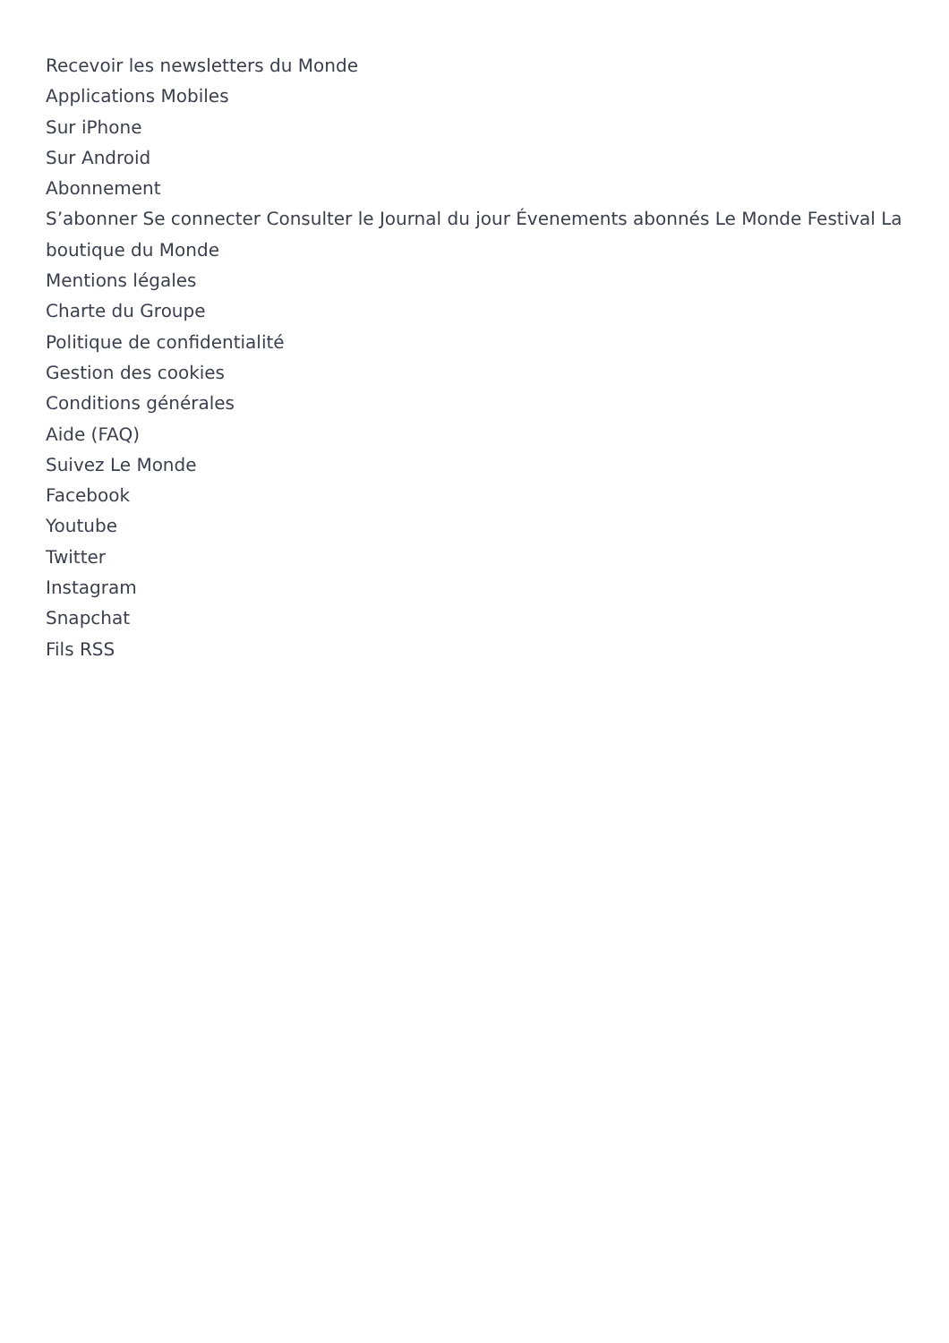Recevoir les newsletters du Monde
Applications Mobiles
Sur iPhone
Sur Android
Abonnement
S’abonner Se connecter Consulter le Journal du jour Évenements abonnés Le Monde Festival La boutique du Monde
Mentions légales
Charte du Groupe
Politique de confidentialité
Gestion des cookies
Conditions générales
Aide (FAQ)
Suivez Le Monde
Facebook
Youtube
Twitter
Instagram
Snapchat
Fils RSS